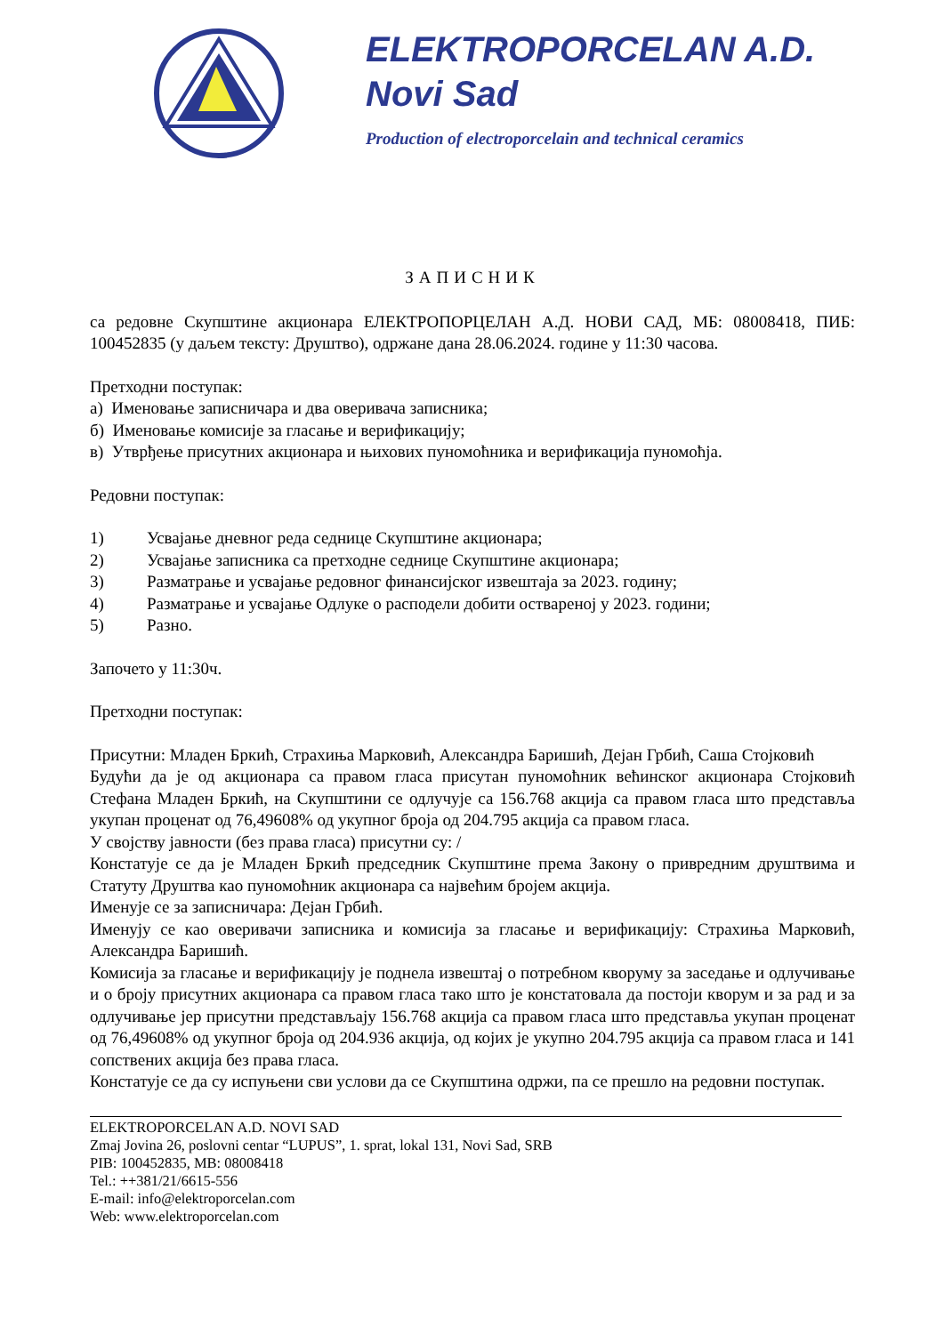ELEKTROPORCELAN A.D.
Novi Sad
Production of electroporcelain and technical ceramics
ЗАПИСНИК
са редовне Скупштине акционара ЕЛЕКТРОПОРЦЕЛАН А.Д. НОВИ САД, МБ: 08008418, ПИБ: 100452835 (у даљем тексту: Друштво), одржане дана 28.06.2024. године у 11:30 часова.
Претходни поступак:
а) Именовање записничара и два оверивача записника;
б) Именовање комисије за гласање и верификацију;
в) Утврђење присутних акционара и њихових пуномоћника и верификација пуномоћја.
Редовни поступак:
1) Усвајање дневног реда седнице Скупштине акционара;
2) Усвајање записника са претходне седнице Скупштине акционара;
3) Разматрање и усвајање редовног финансијског извештаја за 2023. годину;
4) Разматрање и усвајање Одлуке о расподели добити оствареној у 2023. години;
5) Разно.
Започето у 11:30ч.
Претходни поступак:
Присутни: Младен Бркић, Страхиња Марковић, Александра Баришић, Дејан Грбић, Саша Стојковић
Будући да је од акционара са правом гласа присутан пуномоћник већинског акционара Стојковић Стефана Младен Бркић, на Скупштини се одлучује са 156.768 акција са правом гласа што представља укупан проценат од 76,49608% од укупног броја од 204.795 акција са правом гласа.
У својству јавности (без права гласа) присутни су: /
Констатује се да је Младен Бркић председник Скупштине према Закону о привредним друштвима и Статуту Друштва као пуномоћник акционара са највећим бројем акција.
Именује се за записничара: Дејан Грбић.
Именују се као оверивачи записника и комисија за гласање и верификацију: Страхиња Марковић, Александра Баришић.
Комисија за гласање и верификацију је поднела извештај о потребном кворуму за заседање и одлучивање и о броју присутних акционара са правом гласа тако што је констатовала да постоји кворум и за рад и за одлучивање јер присутни представљају 156.768 акција са правом гласа што представља укупан проценат од 76,49608% од укупног броја од 204.936 акција, од којих је укупно 204.795 акција са правом гласа и 141 сопствених акција без права гласа.
Констатује се да су испуњени сви услови да се Скупштина одржи, па се прешло на редовни поступак.
ELEKTROPORCELAN A.D. NOVI SAD
Zmaj Jovina 26, poslovni centar “LUPUS”, 1. sprat, lokal 131, Novi Sad, SRB
PIB: 100452835, MB: 08008418
Tel.: ++381/21/6615-556
E-mail: info@elektroporcelan.com
Web: www.elektroporcelan.com